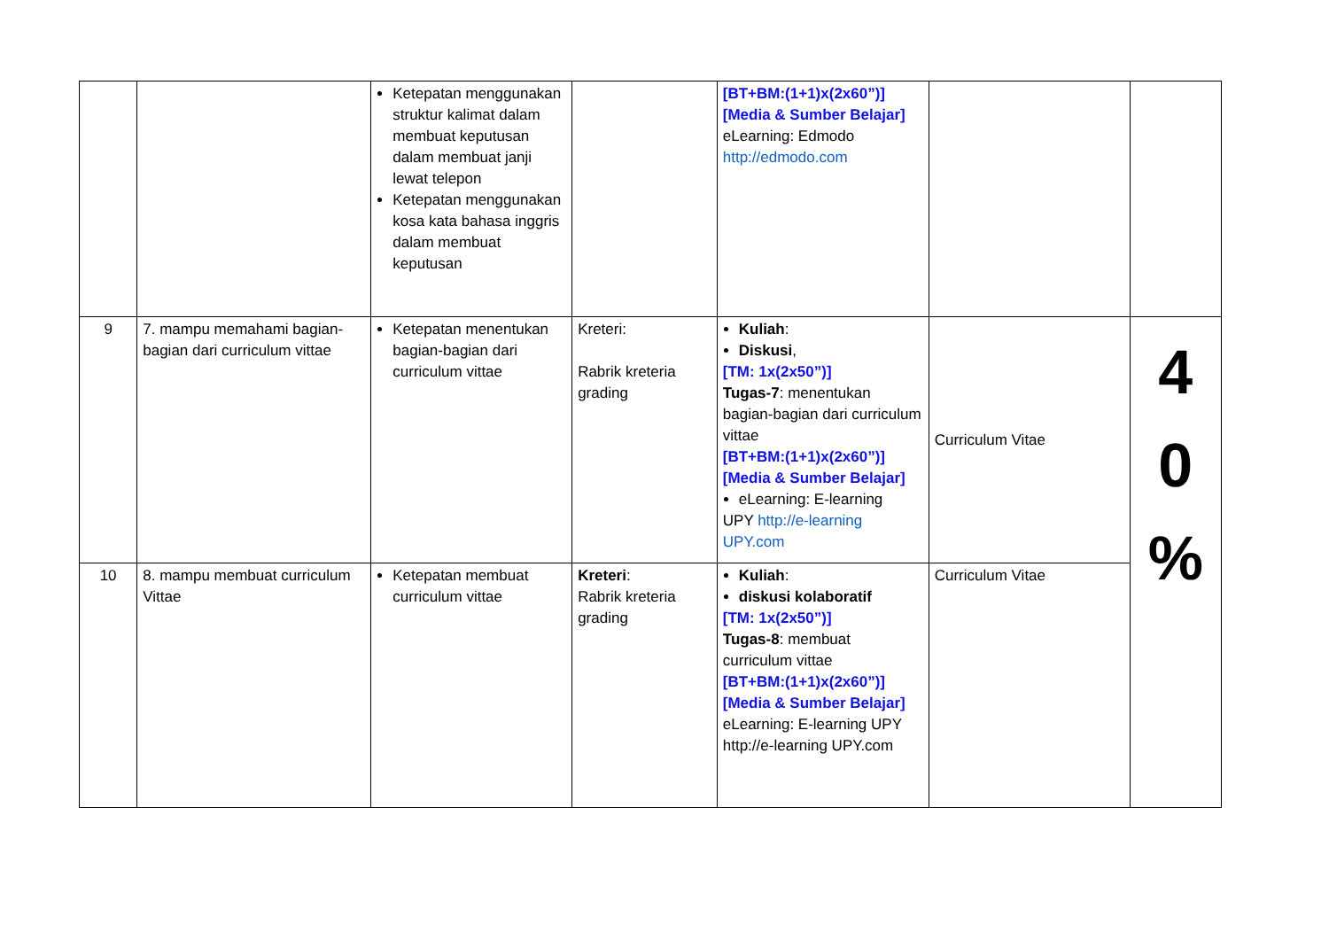| | | Ketepatan menggunakan struktur kalimat dalam membuat keputusan dalam membuat janji lewat telepon Ketepatan menggunakan kosa kata bahasa inggris dalam membuat keputusan | | [BT+BM:(1+1)x(2x60”)] [Media & Sumber Belajar] eLearning: Edmodo http://edmodo.com | | |
| 9 | 7. mampu memahami bagian-bagian dari curriculum vittae | Ketepatan menentukan bagian-bagian dari curriculum vittae | Kreteri: Rabrik kreteria grading | Kuliah : Diskusi , [TM: 1x(2x50”)] Tugas-7 : menentukan bagian-bagian dari curriculum vittae [BT+BM:(1+1)x(2x60”)] [Media & Sumber Belajar] eLearning: E-learning UPY http://e-learning UPY.com | Curriculum Vitae | 4 0 % |
| 10 | 8. mampu membuat curriculum Vittae | Ketepatan membuat curriculum vittae | Kreteri : Rabrik kreteria grading | Kuliah : diskusi kolaboratif [TM: 1x(2x50”)] Tugas-8 : membuat curriculum vittae [BT+BM:(1+1)x(2x60”)] [Media & Sumber Belajar] eLearning: E-learning UPY http://e-learning UPY.com | Curriculum Vitae | |